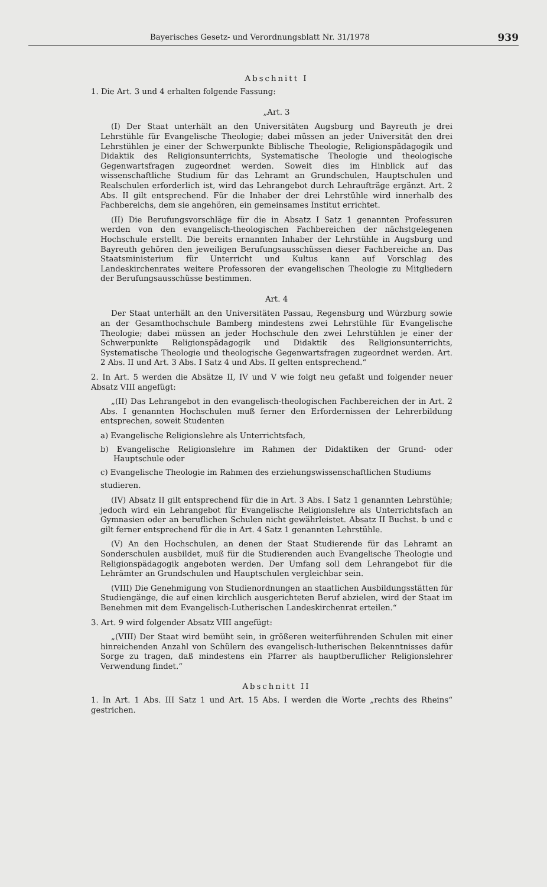Bayerisches Gesetz- und Verordnungsblatt Nr. 31/1978 939
Abschnitt I
1. Die Art. 3 und 4 erhalten folgende Fassung:
„Art. 3
(I) Der Staat unterhält an den Universitäten Augsburg und Bayreuth je drei Lehrstühle für Evangelische Theologie; dabei müssen an jeder Universität den drei Lehrstühlen je einer der Schwerpunkte Biblische Theologie, Religionspädagogik und Didaktik des Religionsunterrichts, Systematische Theologie und theologische Gegenwartsfragen zugeordnet werden. Soweit dies im Hinblick auf das wissenschaftliche Studium für das Lehramt an Grundschulen, Hauptschulen und Realschulen erforderlich ist, wird das Lehrangebot durch Lehraufträge ergänzt. Art. 2 Abs. II gilt entsprechend. Für die Inhaber der drei Lehrstühle wird innerhalb des Fachbereichs, dem sie angehören, ein gemeinsames Institut errichtet.
(II) Die Berufungsvorschläge für die in Absatz I Satz 1 genannten Professuren werden von den evangelisch-theologischen Fachbereichen der nächstgelegenen Hochschule erstellt. Die bereits ernannten Inhaber der Lehrstühle in Augsburg und Bayreuth gehören den jeweiligen Berufungsausschüssen dieser Fachbereiche an. Das Staatsministerium für Unterricht und Kultus kann auf Vorschlag des Landeskirchenrates weitere Professoren der evangelischen Theologie zu Mitgliedern der Berufungsausschüsse bestimmen.
Art. 4
Der Staat unterhält an den Universitäten Passau, Regensburg und Würzburg sowie an der Gesamthochschule Bamberg mindestens zwei Lehrstühle für Evangelische Theologie; dabei müssen an jeder Hochschule den zwei Lehrstühlen je einer der Schwerpunkte Religionspädagogik und Didaktik des Religionsunterrichts, Systematische Theologie und theologische Gegenwartsfragen zugeordnet werden. Art. 2 Abs. II und Art. 3 Abs. I Satz 4 und Abs. II gelten entsprechend.“
2. In Art. 5 werden die Absätze II, IV und V wie folgt neu gefaßt und folgender neuer Absatz VIII angefügt:
„(II) Das Lehrangebot in den evangelisch-theologischen Fachbereichen der in Art. 2 Abs. I genannten Hochschulen muß ferner den Erfordernissen der Lehrerbildung entsprechen, soweit Studenten
a) Evangelische Religionslehre als Unterrichtsfach,
b) Evangelische Religionslehre im Rahmen der Didaktiken der Grund- oder Hauptschule oder
c) Evangelische Theologie im Rahmen des erziehungswissenschaftlichen Studiums
studieren.
(IV) Absatz II gilt entsprechend für die in Art. 3 Abs. I Satz 1 genannten Lehrstühle; jedoch wird ein Lehrangebot für Evangelische Religionslehre als Unterrichtsfach an Gymnasien oder an beruflichen Schulen nicht gewährleistet. Absatz II Buchst. b und c gilt ferner entsprechend für die in Art. 4 Satz 1 genannten Lehrstühle.
(V) An den Hochschulen, an denen der Staat Studierende für das Lehramt an Sonderschulen ausbildet, muß für die Studierenden auch Evangelische Theologie und Religionspädagogik angeboten werden. Der Umfang soll dem Lehrangebot für die Lehrämter an Grundschulen und Hauptschulen vergleichbar sein.
(VIII) Die Genehmigung von Studienordnungen an staatlichen Ausbildungsstätten für Studiengänge, die auf einen kirchlich ausgerichteten Beruf abzielen, wird der Staat im Benehmen mit dem Evangelisch-Lutherischen Landeskirchenrat erteilen.“
3. Art. 9 wird folgender Absatz VIII angefügt:
„(VIII) Der Staat wird bemüht sein, in größeren weiterführenden Schulen mit einer hinreichenden Anzahl von Schülern des evangelisch-lutherischen Bekenntnisses dafür Sorge zu tragen, daß mindestens ein Pfarrer als hauptberuflicher Religionslehrer Verwendung findet.“
Abschnitt II
1. In Art. 1 Abs. III Satz 1 und Art. 15 Abs. I werden die Worte „rechts des Rheins“ gestrichen.